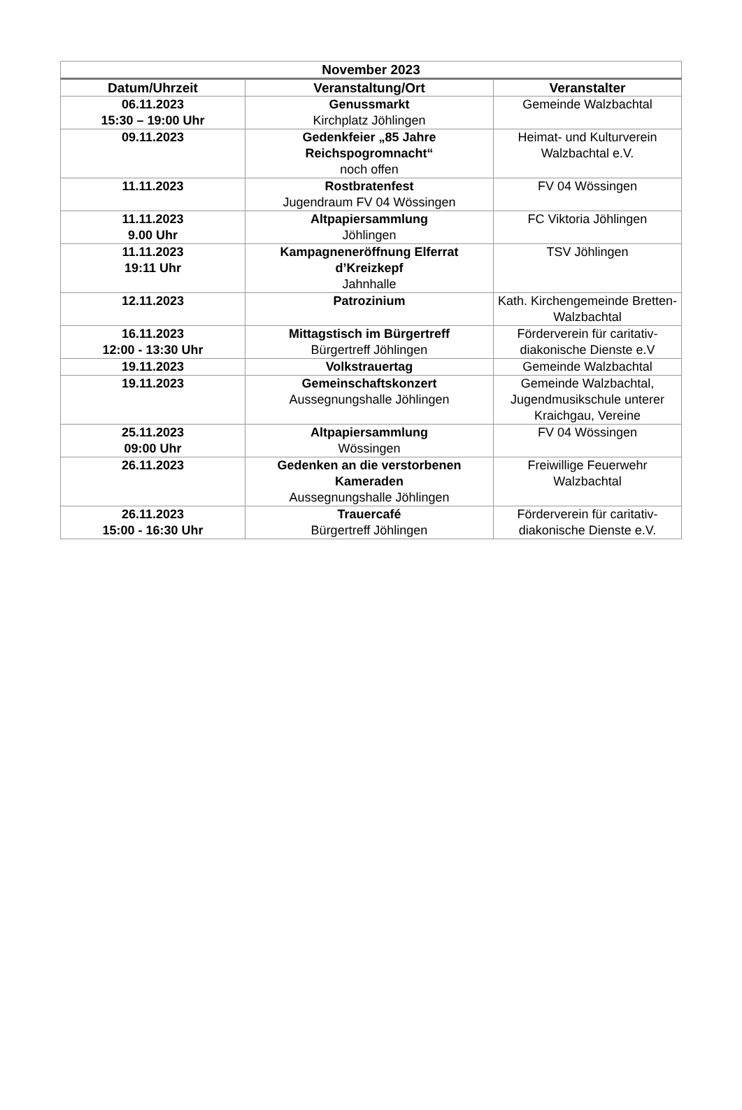| November 2023 | | |
| --- | --- | --- |
| Datum/Uhrzeit | Veranstaltung/Ort | Veranstalter |
| 06.11.2023 15:30 – 19:00 Uhr | Genussmarkt Kirchplatz Jöhlingen | Gemeinde Walzbachtal |
| 09.11.2023 | Gedenkfeier „85 Jahre Reichspogromnacht“ noch offen | Heimat- und Kulturverein Walzbachtal e.V. |
| 11.11.2023 | Rostbratenfest Jugendraum FV 04 Wössingen | FV 04 Wössingen |
| 11.11.2023 9.00 Uhr | Altpapiersammlung Jöhlingen | FC Viktoria Jöhlingen |
| 11.11.2023 19:11 Uhr | Kampagneneröffnung Elferrat d’Kreizkepf Jahnhalle | TSV Jöhlingen |
| 12.11.2023 | Patrozinium | Kath. Kirchengemeinde Bretten-Walzbachtal |
| 16.11.2023 12:00 - 13:30 Uhr | Mittagstisch im Bürgertreff Bürgertreff Jöhlingen | Förderverein für caritativ-diakonische Dienste e.V |
| 19.11.2023 | Volkstrauertag | Gemeinde Walzbachtal |
| 19.11.2023 | Gemeinschaftskonzert Aussegnungshalle Jöhlingen | Gemeinde Walzbachtal, Jugendmusikschule unterer Kraichgau, Vereine |
| 25.11.2023 09:00 Uhr | Altpapiersammlung Wössingen | FV 04 Wössingen |
| 26.11.2023 | Gedenken an die verstorbenen Kameraden Aussegnungshalle Jöhlingen | Freiwillige Feuerwehr Walzbachtal |
| 26.11.2023 15:00 - 16:30 Uhr | Trauercafé Bürgertreff Jöhlingen | Förderverein für caritativ-diakonische Dienste e.V. |